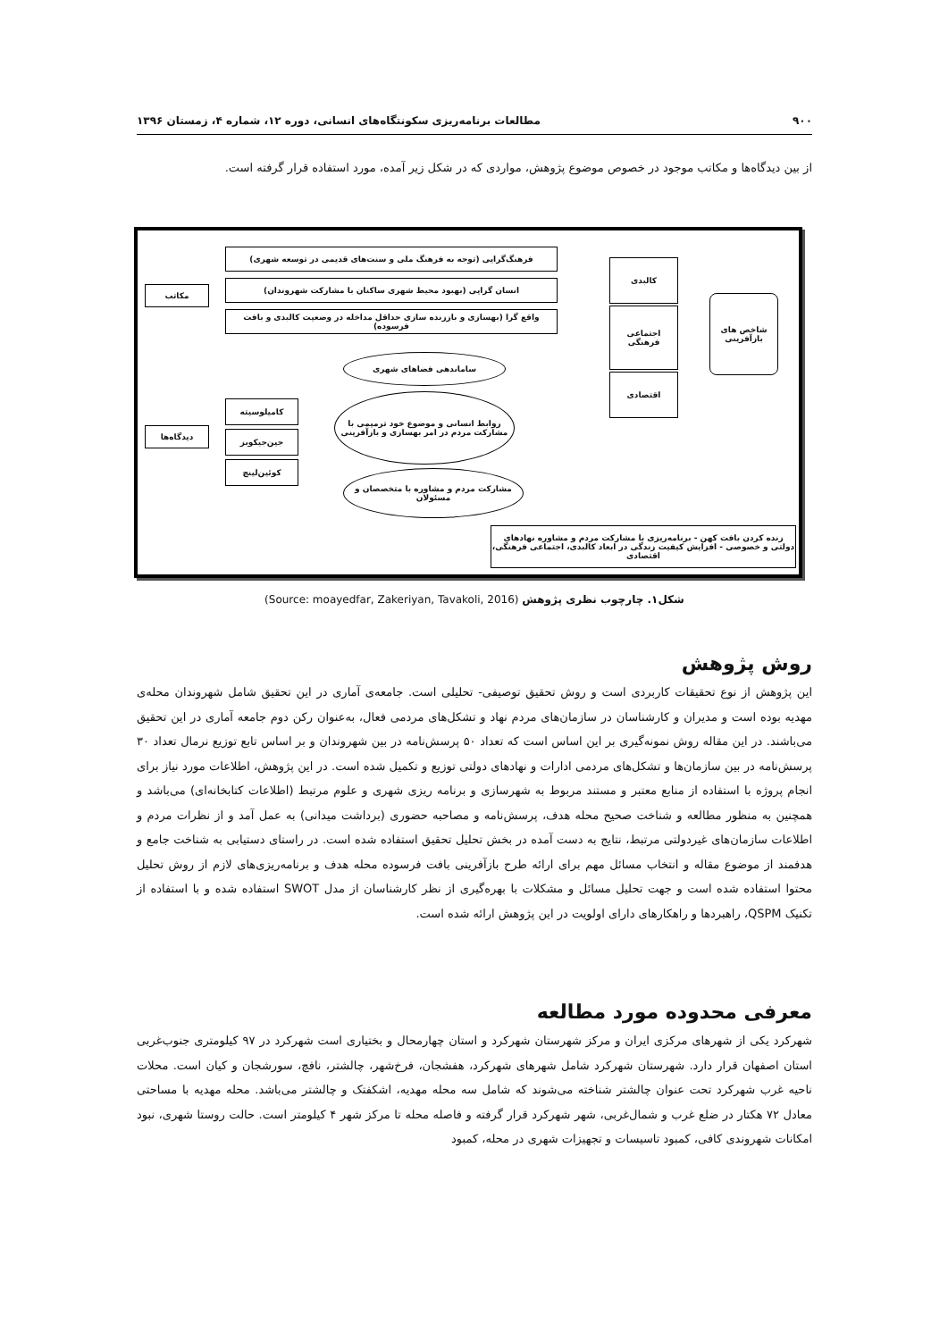۹۰۰ مطالعات برنامه‌ریزی سکونتگاه‌های انسانی، دوره ۱۲، شماره ۴، زمستان ۱۳۹۶
از بین دیدگاه‌ها و مکاتب موجود در خصوص موضوع پژوهش، مواردی که در شکل زیر آمده، مورد استفاده قرار گرفته است.
فرهنگ‌گرایی (توجه به فرهنگ ملی و سنت‌های قدیمی در توسعه شهری)
انسان گرایی (بهبود محیط شهری ساکنان با مشارکت شهروندان)
واقع گرا (بهسازی و باززنده سازی حداقل مداخله در وضعیت کالبدی و بافت فرسوده)
مکاتب
دیدگاه‌ها
کالبدی
اجتماعی فرهنگی
اقتصادی
شاخص های بازآفرینی
ساماندهی فضاهای شهری
روابط انسانی و موضوع خود ترمیمی با مشارکت مردم در امر بهسازی و بازآفرینی
مشارکت مردم و مشاوره با متخصصان و مسئولان
کامیلوسیته
جین‌جیکوبز
کوئین‌لینچ
زنده کردن بافت کهن - برنامه‌ریزی با مشارکت مردم و مشاوره نهادهای دولتی و خصوصی - افزایش کیفیت زندگی در ابعاد کالبدی، اجتماعی فرهنگی، اقتصادی
شکل۱. چارچوب نظری پژوهش (Source: moayedfar, Zakeriyan, Tavakoli, 2016)
روش پژوهش
این پژوهش از نوع تحقیقات کاربردی است و روش تحقیق توصیفی- تحلیلی است. جامعه‌ی آماری در این تحقیق شامل شهروندان محله‌ی مهدیه بوده است و مدیران و کارشناسان در سازمان‌های مردم نهاد و تشکل‌های مردمی فعال، به‌عنوان رکن دوم جامعه آماری در این تحقیق می‌باشند. در این مقاله روش نمونه‌گیری بر این اساس است که تعداد ۵۰ پرسش‌نامه در بین شهروندان و بر اساس تابع توزیع نرمال تعداد ۳۰ پرسش‌نامه در بین سازمان‌ها و تشکل‌های مردمی ادارات و نهادهای دولتی توزیع و تکمیل شده است. در این پژوهش، اطلاعات مورد نیاز برای انجام پروژه با استفاده از منابع معتبر و مستند مربوط به شهرسازی و برنامه ریزی شهری و علوم مرتبط (اطلاعات کتابخانه‌ای) می‌باشد و همچنین به منظور مطالعه و شناخت صحیح محله هدف، پرسش‌نامه و مصاحبه حضوری (برداشت میدانی) به عمل آمد و از نظرات مردم و اطلاعات سازمان‌های غیردولتی مرتبط، نتایج به دست آمده در بخش تحلیل تحقیق استفاده شده است. در راستای دستیابی به شناخت جامع و هدفمند از موضوع مقاله و انتخاب مسائل مهم برای ارائه طرح بازآفرینی بافت فرسوده محله هدف و برنامه‌ریزی‌های لازم از روش تحلیل محتوا استفاده شده است و جهت تحلیل مسائل و مشکلات با بهره‌گیری از نظر کارشناسان از مدل SWOT استفاده شده و با استفاده از تکنیک QSPM، راهبردها و راهکارهای دارای اولویت در این پژوهش ارائه شده است.
معرفی محدوده مورد مطالعه
شهرکرد یکی از شهرهای مرکزی ایران و مرکز شهرستان شهرکرد و استان چهارمحال و بختیاری است شهرکرد در ۹۷ کیلومتری جنوب‌غربی استان اصفهان قرار دارد. شهرستان شهرکرد شامل شهرهای شهرکرد، هفشجان، فرخ‌شهر، چالشتر، نافچ، سورشجان و کیان است. محلات ناحیه غرب شهرکرد تحت عنوان چالشتر شناخته می‌شوند که شامل سه محله مهدیه، اشکفتک و چالشتر می‌باشد. محله مهدیه با مساحتی معادل ۷۲ هکتار در ضلع غرب و شمال‌غربی، شهر شهرکرد قرار گرفته و فاصله محله تا مرکز شهر ۴ کیلومتر است. حالت روستا شهری، نبود امکانات شهروندی کافی، کمبود تاسیسات و تجهیزات شهری در محله، کمبود